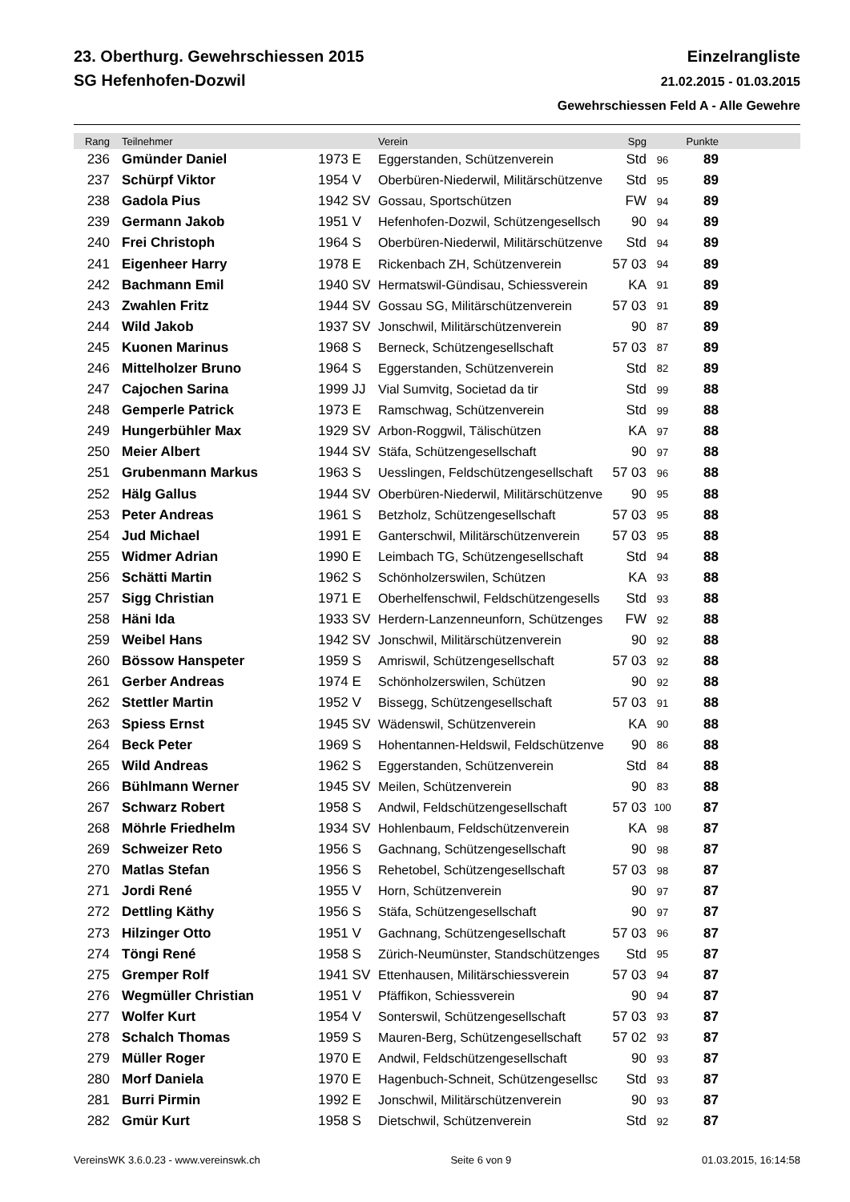23. Oberthurg. Gewehrschiessen 2015
SG Hefenhofen-Dozwil
Einzelrangliste
21.02.2015 - 01.03.2015
Gewehrschiessen Feld A - Alle Gewehre
| Rang | | Teilnehmer | | Verein | Spg | | Punkte | |
| --- | --- | --- | --- | --- | --- | --- | --- | --- |
| 236 | | Gmünder Daniel | 1973 E | Eggerstanden, Schützenverein | Std | 96 | 89 | |
| 237 | | Schürpf Viktor | 1954 V | Oberbüren-Niederwil, Militärschützenve | Std | 95 | 89 | |
| 238 | | Gadola Pius | 1942 SV | Gossau, Sportschützen | FW | 94 | 89 | |
| 239 | | Germann Jakob | 1951 V | Hefenhofen-Dozwil, Schützengesellsch | 90 | 94 | 89 | |
| 240 | | Frei Christoph | 1964 S | Oberbüren-Niederwil, Militärschützenve | Std | 94 | 89 | |
| 241 | | Eigenheer Harry | 1978 E | Rickenbach ZH, Schützenverein | 57 03 | 94 | 89 | |
| 242 | | Bachmann Emil | 1940 SV | Hermatswil-Gündisau, Schiessverein | KA | 91 | 89 | |
| 243 | | Zwahlen Fritz | 1944 SV | Gossau SG, Militärschützenverein | 57 03 | 91 | 89 | |
| 244 | | Wild Jakob | 1937 SV | Jonschwil, Militärschützenverein | 90 | 87 | 89 | |
| 245 | | Kuonen Marinus | 1968 S | Berneck, Schützengesellschaft | 57 03 | 87 | 89 | |
| 246 | | Mittelholzer Bruno | 1964 S | Eggerstanden, Schützenverein | Std | 82 | 89 | |
| 247 | | Cajochen Sarina | 1999 JJ | Vial Sumvitg, Societad da tir | Std | 99 | 88 | |
| 248 | | Gemperle Patrick | 1973 E | Ramschwag, Schützenverein | Std | 99 | 88 | |
| 249 | | Hungerbühler Max | 1929 SV | Arbon-Roggwil, Tälischützen | KA | 97 | 88 | |
| 250 | | Meier Albert | 1944 SV | Stäfa, Schützengesellschaft | 90 | 97 | 88 | |
| 251 | | Grubenmann Markus | 1963 S | Uesslingen, Feldschützengesellschaft | 57 03 | 96 | 88 | |
| 252 | | Hälg Gallus | 1944 SV | Oberbüren-Niederwil, Militärschützenve | 90 | 95 | 88 | |
| 253 | | Peter Andreas | 1961 S | Betzholz, Schützengesellschaft | 57 03 | 95 | 88 | |
| 254 | | Jud Michael | 1991 E | Ganterschwil, Militärschützenverein | 57 03 | 95 | 88 | |
| 255 | | Widmer Adrian | 1990 E | Leimbach TG, Schützengesellschaft | Std | 94 | 88 | |
| 256 | | Schätti Martin | 1962 S | Schönholzerswilen, Schützen | KA | 93 | 88 | |
| 257 | | Sigg Christian | 1971 E | Oberhelfenschwil, Feldschützengesells | Std | 93 | 88 | |
| 258 | | Häni Ida | 1933 SV | Herdern-Lanzenneunforn, Schützenges | FW | 92 | 88 | |
| 259 | | Weibel Hans | 1942 SV | Jonschwil, Militärschützenverein | 90 | 92 | 88 | |
| 260 | | Bössow Hanspeter | 1959 S | Amriswil, Schützengesellschaft | 57 03 | 92 | 88 | |
| 261 | | Gerber Andreas | 1974 E | Schönholzerswilen, Schützen | 90 | 92 | 88 | |
| 262 | | Stettler Martin | 1952 V | Bissegg, Schützengesellschaft | 57 03 | 91 | 88 | |
| 263 | | Spiess Ernst | 1945 SV | Wädenswil, Schützenverein | KA | 90 | 88 | |
| 264 | | Beck Peter | 1969 S | Hohentannen-Heldswil, Feldschützenve | 90 | 86 | 88 | |
| 265 | | Wild Andreas | 1962 S | Eggerstanden, Schützenverein | Std | 84 | 88 | |
| 266 | | Bühlmann Werner | 1945 SV | Meilen, Schützenverein | 90 | 83 | 88 | |
| 267 | | Schwarz Robert | 1958 S | Andwil, Feldschützengesellschaft | 57 03 | 100 | 87 | |
| 268 | | Möhrle Friedhelm | 1934 SV | Hohlenbaum, Feldschützenverein | KA | 98 | 87 | |
| 269 | | Schweizer Reto | 1956 S | Gachnang, Schützengesellschaft | 90 | 98 | 87 | |
| 270 | | Matlas Stefan | 1956 S | Rehetobel, Schützengesellschaft | 57 03 | 98 | 87 | |
| 271 | | Jordi René | 1955 V | Horn, Schützenverein | 90 | 97 | 87 | |
| 272 | | Dettling Käthy | 1956 S | Stäfa, Schützengesellschaft | 90 | 97 | 87 | |
| 273 | | Hilzinger Otto | 1951 V | Gachnang, Schützengesellschaft | 57 03 | 96 | 87 | |
| 274 | | Töngi René | 1958 S | Zürich-Neumünster, Standschützenges | Std | 95 | 87 | |
| 275 | | Gremper Rolf | 1941 SV | Ettenhausen, Militärschiessverein | 57 03 | 94 | 87 | |
| 276 | | Wegmüller Christian | 1951 V | Pfäffikon, Schiessverein | 90 | 94 | 87 | |
| 277 | | Wolfer Kurt | 1954 V | Sonterswil, Schützengesellschaft | 57 03 | 93 | 87 | |
| 278 | | Schalch Thomas | 1959 S | Mauren-Berg, Schützengesellschaft | 57 02 | 93 | 87 | |
| 279 | | Müller Roger | 1970 E | Andwil, Feldschützengesellschaft | 90 | 93 | 87 | |
| 280 | | Morf Daniela | 1970 E | Hagenbuch-Schneit, Schützengesellsc | Std | 93 | 87 | |
| 281 | | Burri Pirmin | 1992 E | Jonschwil, Militärschützenverein | 90 | 93 | 87 | |
| 282 | | Gmür Kurt | 1958 S | Dietschwil, Schützenverein | Std | 92 | 87 | |
VereinsWK 3.6.0.23 - www.vereinswk.ch Seite 6 von 9 01.03.2015, 16:14:58